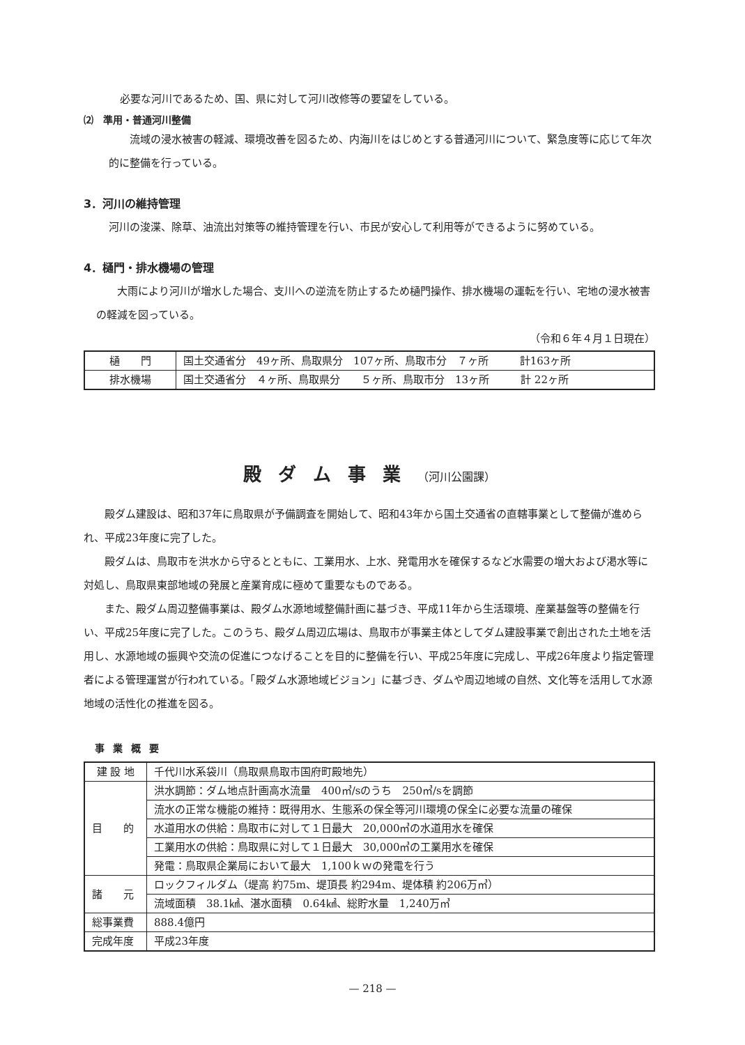必要な河川であるため、国、県に対して河川改修等の要望をしている。
⑵　準用・普通河川整備
流域の浸水被害の軽減、環境改善を図るため、内海川をはじめとする普通河川について、緊急度等に応じて年次的に整備を行っている。
3．河川の維持管理
河川の浚渫、除草、油流出対策等の維持管理を行い、市民が安心して利用等ができるように努めている。
4．樋門・排水機場の管理
大雨により河川が増水した場合、支川への逆流を防止するため樋門操作、排水機場の運転を行い、宅地の浸水被害の軽減を図っている。
（令和６年４月１日現在）
| 樋 門 | 国土交通省分 49ヶ所、鳥取県分 107ヶ所、鳥取市分 ７ヶ所 計163ヶ所 |
| 排水機場 | 国土交通省分 ４ヶ所、鳥取県分 ５ヶ所、鳥取市分 13ヶ所 計 22ヶ所 |
殿ダム事業（河川公園課）
殿ダム建設は、昭和37年に鳥取県が予備調査を開始して、昭和43年から国土交通省の直轄事業として整備が進められ、平成23年度に完了した。
殿ダムは、鳥取市を洪水から守るとともに、工業用水、上水、発電用水を確保するなど水需要の増大および渇水等に対処し、鳥取県東部地域の発展と産業育成に極めて重要なものである。
また、殿ダム周辺整備事業は、殿ダム水源地域整備計画に基づき、平成11年から生活環境、産業基盤等の整備を行い、平成25年度に完了した。このうち、殿ダム周辺広場は、鳥取市が事業主体としてダム建設事業で創出された土地を活用し、水源地域の振興や交流の促進につなげることを目的に整備を行い、平成25年度に完成し、平成26年度より指定管理者による管理運営が行われている。「殿ダム水源地域ビジョン」に基づき、ダムや周辺地域の自然、文化等を活用して水源地域の活性化の推進を図る。
事業概要
| 建 設 地 | 千代川水系袋川（鳥取県鳥取市国府町殿地先） |
| 目 的 | 洪水調節：ダム地点計画高水流量 400㎥/sのうち 250㎥/sを調節 |
| | 流水の正常な機能の維持：既得用水、生態系の保全等河川環境の保全に必要な流量の確保 |
| | 水道用水の供給：鳥取市に対して１日最大 20,000㎥の水道用水を確保 |
| | 工業用水の供給：鳥取県に対して１日最大 30,000㎥の工業用水を確保 |
| | 発電：鳥取県企業局において最大 1,100ｋｗの発電を行う |
| 諸 元 | ロックフィルダム（堤高 約75m、堤頂長 約294m、堤体積 約206万㎥） |
| | 流域面積 38.1㎢、湛水面積 0.64㎢、総貯水量 1,240万㎥ |
| 総事業費 | 888.4億円 |
| 完成年度 | 平成23年度 |
— 218 —